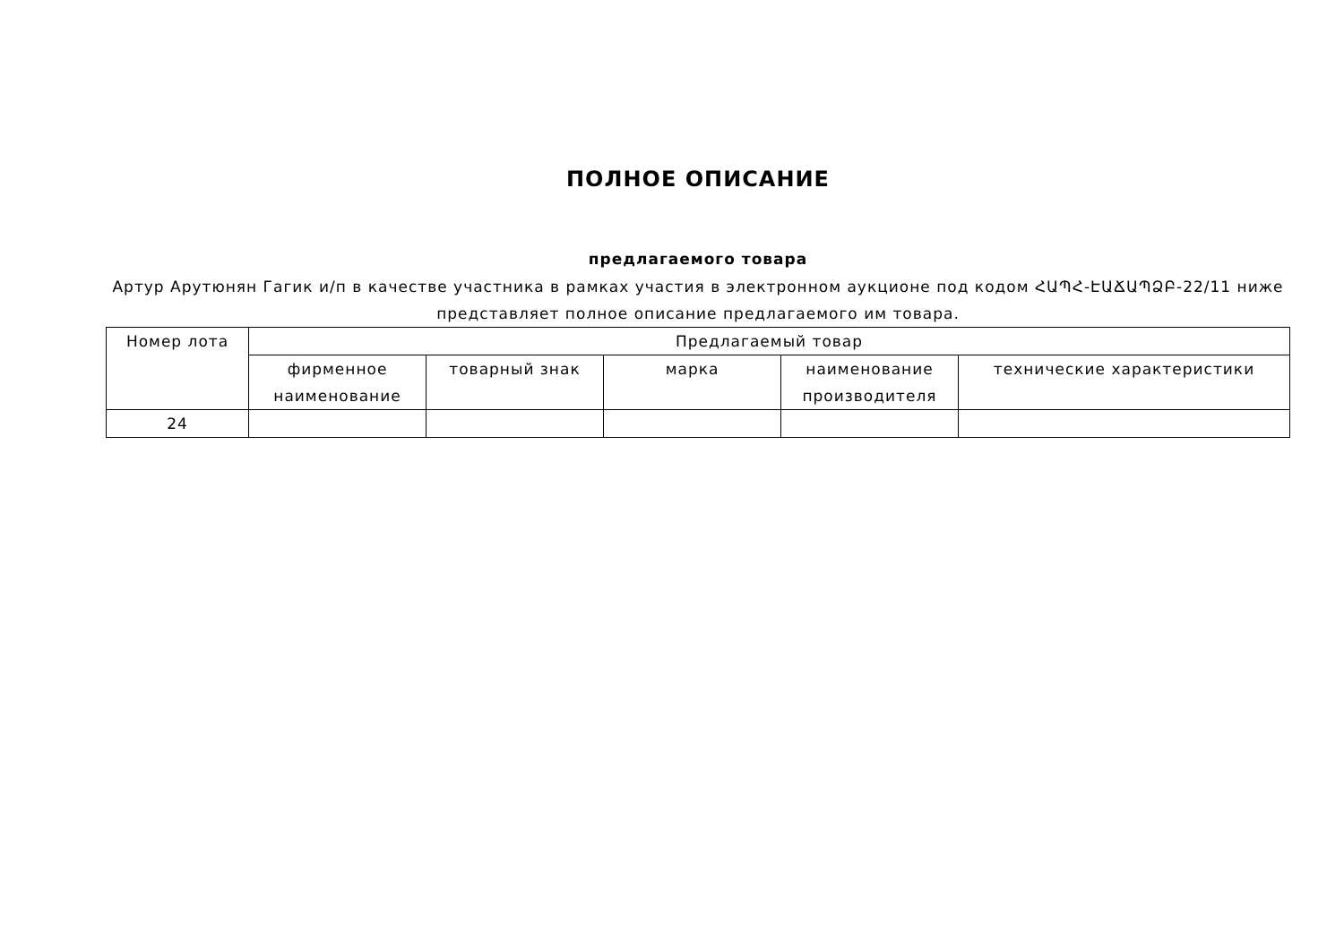ПОЛНОЕ ОПИСАНИЕ
предлагаемого товара
Артур Арутюнян Гагик и/п в качестве участника в рамках участия в электронном аукционе под кодом ՀԱՊՀ-ԷԱՃԱՊՁԲ-22/11 ниже представляет полное описание предлагаемого им товара.
| Номер лота | Предлагаемый товар | | | | |
| --- | --- | --- | --- | --- | --- |
| | фирменное наименование | товарный знак | марка | наименование производителя | технические характеристики |
| 24 | | | | | |